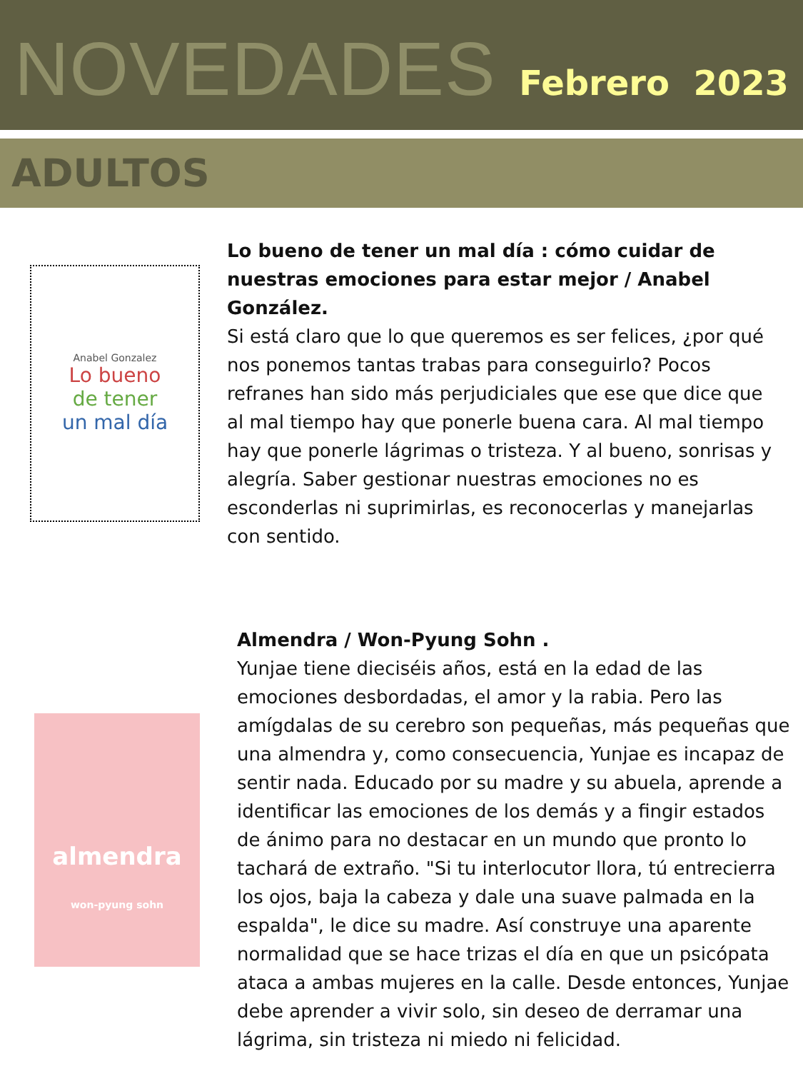NOVEDADES
Febrero 2023
ADULTOS
Anabel Gonzalez
Lo bueno
de tener
un mal día
Lo bueno de tener un mal día : cómo cuidar de nuestras emociones para estar mejor / Anabel González.
Si está claro que lo que queremos es ser felices, ¿por qué nos ponemos tantas trabas para conseguirlo? Pocos refranes han sido más perjudiciales que ese que dice que al mal tiempo hay que ponerle buena cara. Al mal tiempo hay que ponerle lágrimas o tristeza. Y al bueno, sonrisas y alegría. Saber gestionar nuestras emociones no es esconderlas ni suprimirlas, es reconocerlas y manejarlas con sentido.
almendra
won-pyung sohn
Almendra / Won-Pyung Sohn .
Yunjae tiene dieciséis años, está en la edad de las emociones desbordadas, el amor y la rabia. Pero las amígdalas de su cerebro son pequeñas, más pequeñas que una almendra y, como consecuencia, Yunjae es incapaz de sentir nada. Educado por su madre y su abuela, aprende a identificar las emociones de los demás y a fingir estados de ánimo para no destacar en un mundo que pronto lo tachará de extraño. "Si tu interlocutor llora, tú entrecierra los ojos, baja la cabeza y dale una suave palmada en la espalda", le dice su madre. Así construye una aparente normalidad que se hace trizas el día en que un psicópata ataca a ambas mujeres en la calle. Desde entonces, Yunjae debe aprender a vivir solo, sin deseo de derramar una lágrima, sin tristeza ni miedo ni felicidad.